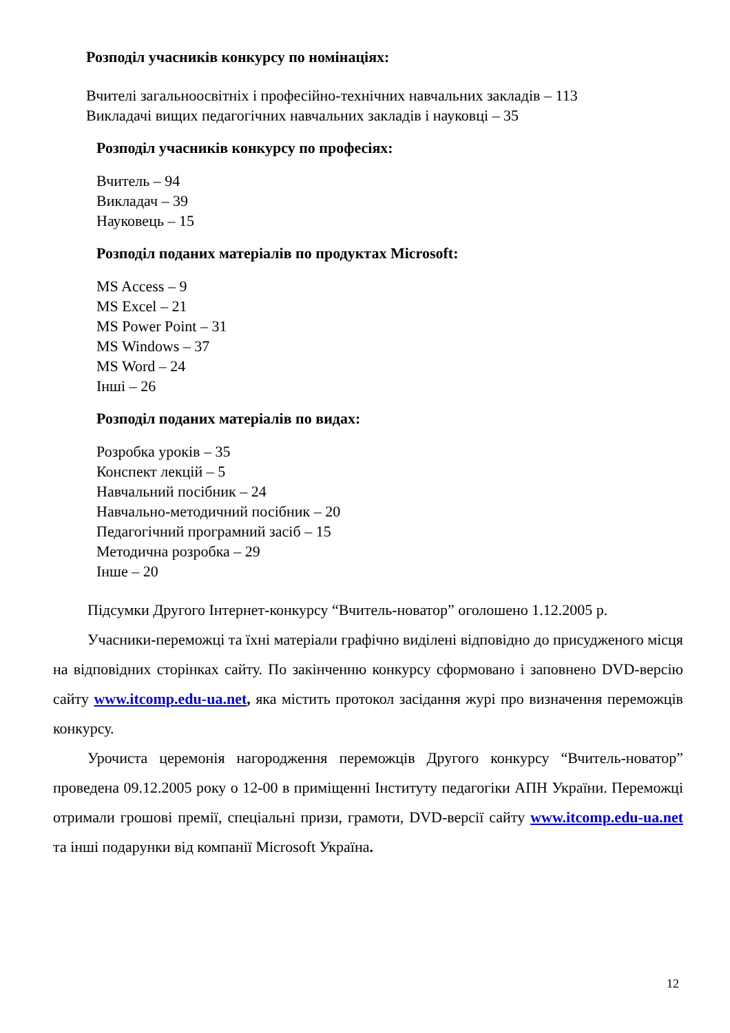Розподіл учасників конкурсу по номінаціях:
Вчителі загальноосвітніх і професійно-технічних навчальних закладів – 113
Викладачі вищих педагогічних навчальних закладів і науковці – 35
Розподіл учасників конкурсу по професіях:
Вчитель – 94
Викладач – 39
Науковець – 15
Розподіл поданих матеріалів по продуктах Microsoft:
MS Access – 9
MS Excel – 21
MS Power Point – 31
MS Windows – 37
MS Word – 24
Інші – 26
Розподіл поданих матеріалів по видах:
Розробка уроків – 35
Конспект лекцій – 5
Навчальний посібник – 24
Навчально-методичний посібник – 20
Педагогічний програмний засіб – 15
Методична розробка – 29
Інше – 20
Підсумки Другого Інтернет-конкурсу “Вчитель-новатор” оголошено 1.12.2005 р.
Учасники-переможці та їхні матеріали графічно виділені відповідно до присудженого місця на відповідних сторінках сайту. По закінченню конкурсу сформовано і заповнено DVD-версію сайту www.itcomp.edu-ua.net, яка містить протокол засідання журі про визначення переможців конкурсу.
Урочиста церемонія нагородження переможців Другого конкурсу “Вчитель-новатор” проведена 09.12.2005 року о 12-00 в приміщенні Інституту педагогіки АПН України. Переможці отримали грошові премії, спеціальні призи, грамоти, DVD-версії сайту www.itcomp.edu-ua.net та інші подарунки від компанії Microsoft Україна.
12